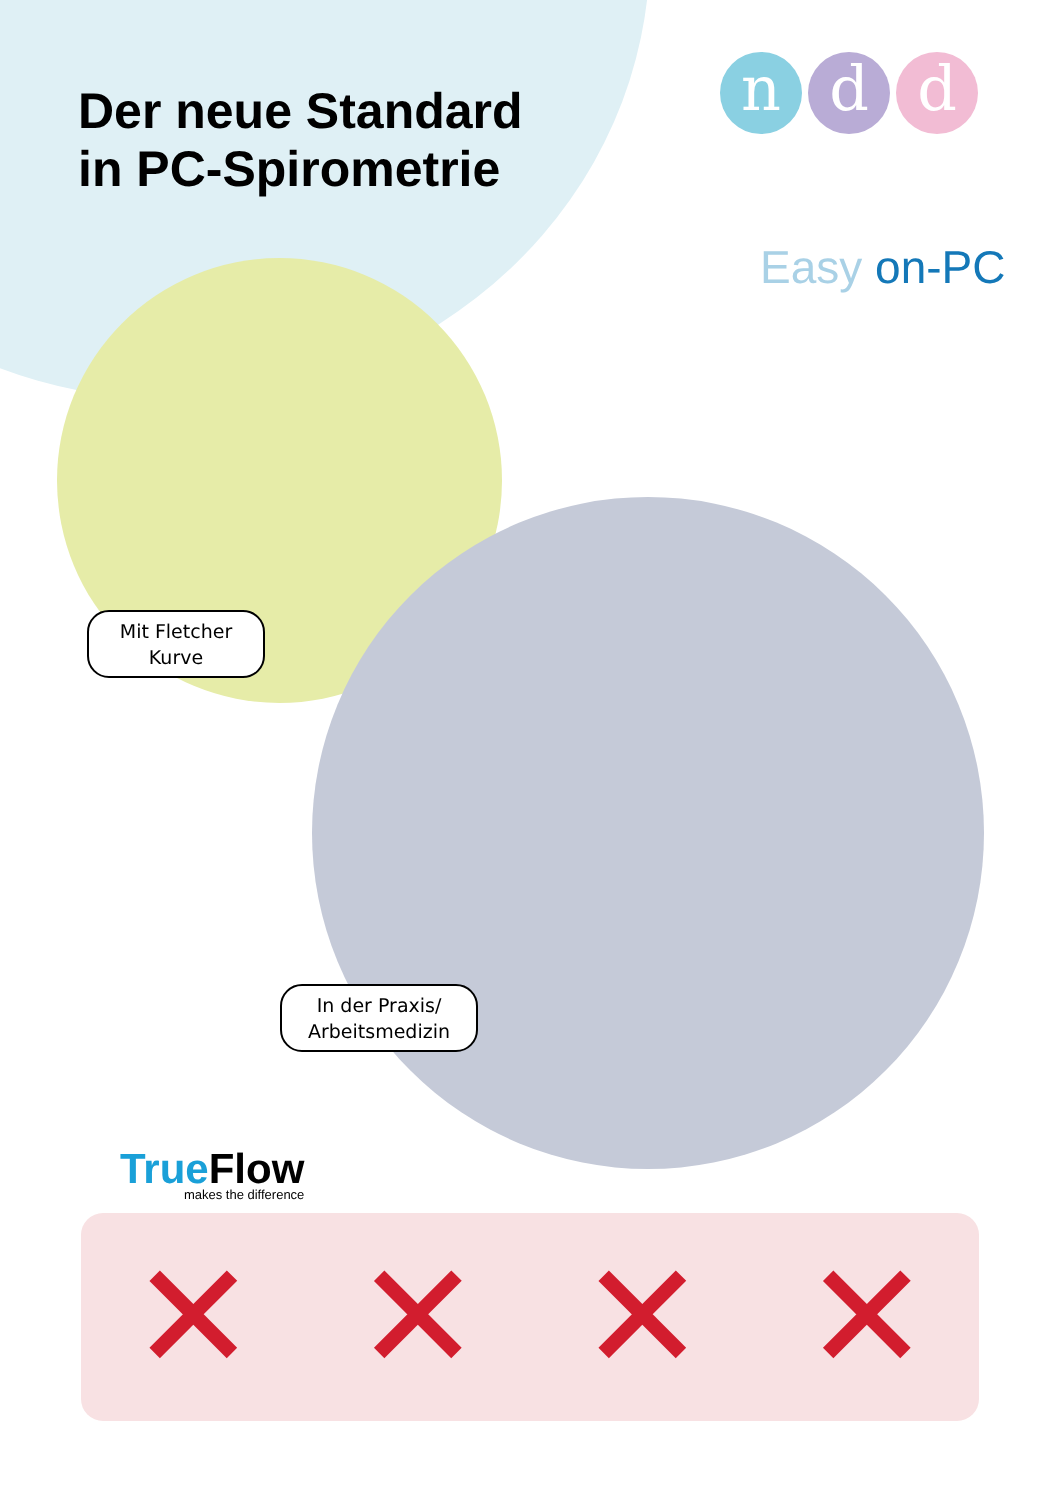Der neue Standard
in PC-Spirometrie
nd d
Easy on-PC
Mit Fletcher
Kurve
In der Praxis/
Arbeitsmedizin
True Flow
makes the difference
✕ ✕ ✕ ✕